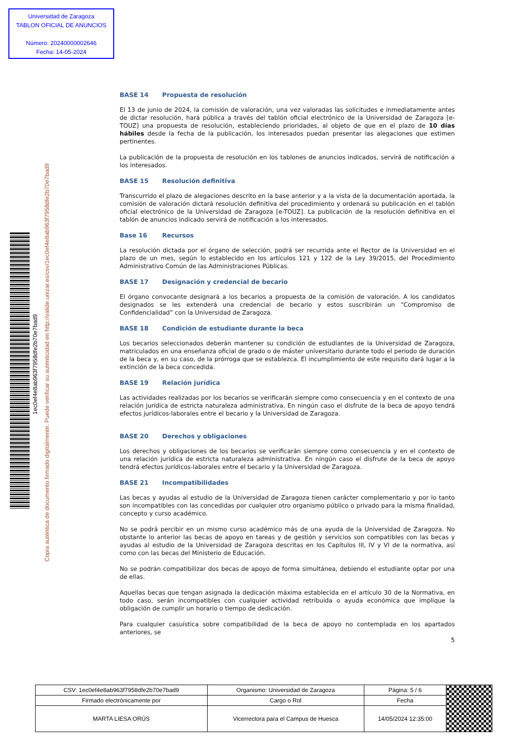Universidad de Zaragoza
TABLON OFICIAL DE ANUNCIOS
Número: 20240000002646
Fecha: 14-05-2024
1ec0ef4e8ab963f7958dfe2b70e7bad9
Copia auténtica de documento firmado digitalmente. Puede verificar su autenticidad en http://valide.unizar.es/csv/1ec0ef4e8ab963f7958dfe2b70e7bad9
BASE 14 Propuesta de resolución
El 13 de junio de 2024, la comisión de valoración, una vez valoradas las solicitudes e inmediatamente antes de dictar resolución, hará pública a través del tablón oficial electrónico de la Universidad de Zaragoza [e-TOUZ] una propuesta de resolución, estableciendo prioridades, al objeto de que en el plazo de 10 días hábiles desde la fecha de la publicación, los interesados puedan presentar las alegaciones que estimen pertinentes.
La publicación de la propuesta de resolución en los tablones de anuncios indicados, servirá de notificación a los interesados.
BASE 15 Resolución definitiva
Transcurrido el plazo de alegaciones descrito en la base anterior y a la vista de la documentación aportada, la comisión de valoración dictará resolución definitiva del procedimiento y ordenará su publicación en el tablón oficial electrónico de la Universidad de Zaragoza [e-TOUZ]. La publicación de la resolución definitiva en el tablón de anuncios indicado servirá de notificación a los interesados.
Base 16 Recursos
La resolución dictada por el órgano de selección, podrá ser recurrida ante el Rector de la Universidad en el plazo de un mes, según lo establecido en los artículos 121 y 122 de la Ley 39/2015, del Procedimiento Administrativo Común de las Administraciones Públicas.
BASE 17 Designación y credencial de becario
El órgano convocante designará a los becarios a propuesta de la comisión de valoración. A los candidatos designados se les extenderá una credencial de becario y estos suscribirán un “Compromiso de Confidencialidad” con la Universidad de Zaragoza.
BASE 18 Condición de estudiante durante la beca
Los becarios seleccionados deberán mantener su condición de estudiantes de la Universidad de Zaragoza, matriculados en una enseñanza oficial de grado o de máster universitario durante todo el periodo de duración de la beca y, en su caso, de la prórroga que se establezca. El incumplimiento de este requisito dará lugar a la extinción de la beca concedida.
BASE 19 Relación jurídica
Las actividades realizadas por los becarios se verificarán siempre como consecuencia y en el contexto de una relación jurídica de estricta naturaleza administrativa. En ningún caso el disfrute de la beca de apoyo tendrá efectos jurídicos-laborales entre el becario y la Universidad de Zaragoza.
BASE 20 Derechos y obligaciones
Los derechos y obligaciones de los becarios se verificarán siempre como consecuencia y en el contexto de una relación jurídica de estricta naturaleza administrativa. En ningún caso el disfrute de la beca de apoyo tendrá efectos jurídicos-laborales entre el becario y la Universidad de Zaragoza.
BASE 21 Incompatibilidades
Las becas y ayudas al estudio de la Universidad de Zaragoza tienen carácter complementario y por lo tanto son incompatibles con las concedidas por cualquier otro organismo público o privado para la misma finalidad, concepto y curso académico.
No se podrá percibir en un mismo curso académico más de una ayuda de la Universidad de Zaragoza. No obstante lo anterior las becas de apoyo en tareas y de gestión y servicios son compatibles con las becas y ayudas al estudio de la Universidad de Zaragoza descritas en los Capítulos III, IV y VI de la normativa, así como con las becas del Ministerio de Educación.
No se podrán compatibilizar dos becas de apoyo de forma simultánea, debiendo el estudiante optar por una de ellas.
Aquellas becas que tengan asignada la dedicación máxima establecida en el artículo 30 de la Normativa, en todo caso, serán incompatibles con cualquier actividad retribuida o ayuda económica que implique la obligación de cumplir un horario o tiempo de dedicación.
Para cualquier casuística sobre compatibilidad de la beca de apoyo no contemplada en los apartados anteriores, se
5
| CSV: 1ec0ef4e8ab963f7958dfe2b70e7bad9 | Organismo: Universidad de Zaragoza | Página: 5 / 6 | |
| Firmado electrónicamente por | Cargo o Rol | Fecha | |
| MARTA LIESA ORÚS | Vicerrectora para el Campus de Huesca | 14/05/2024 12:35:00 | |